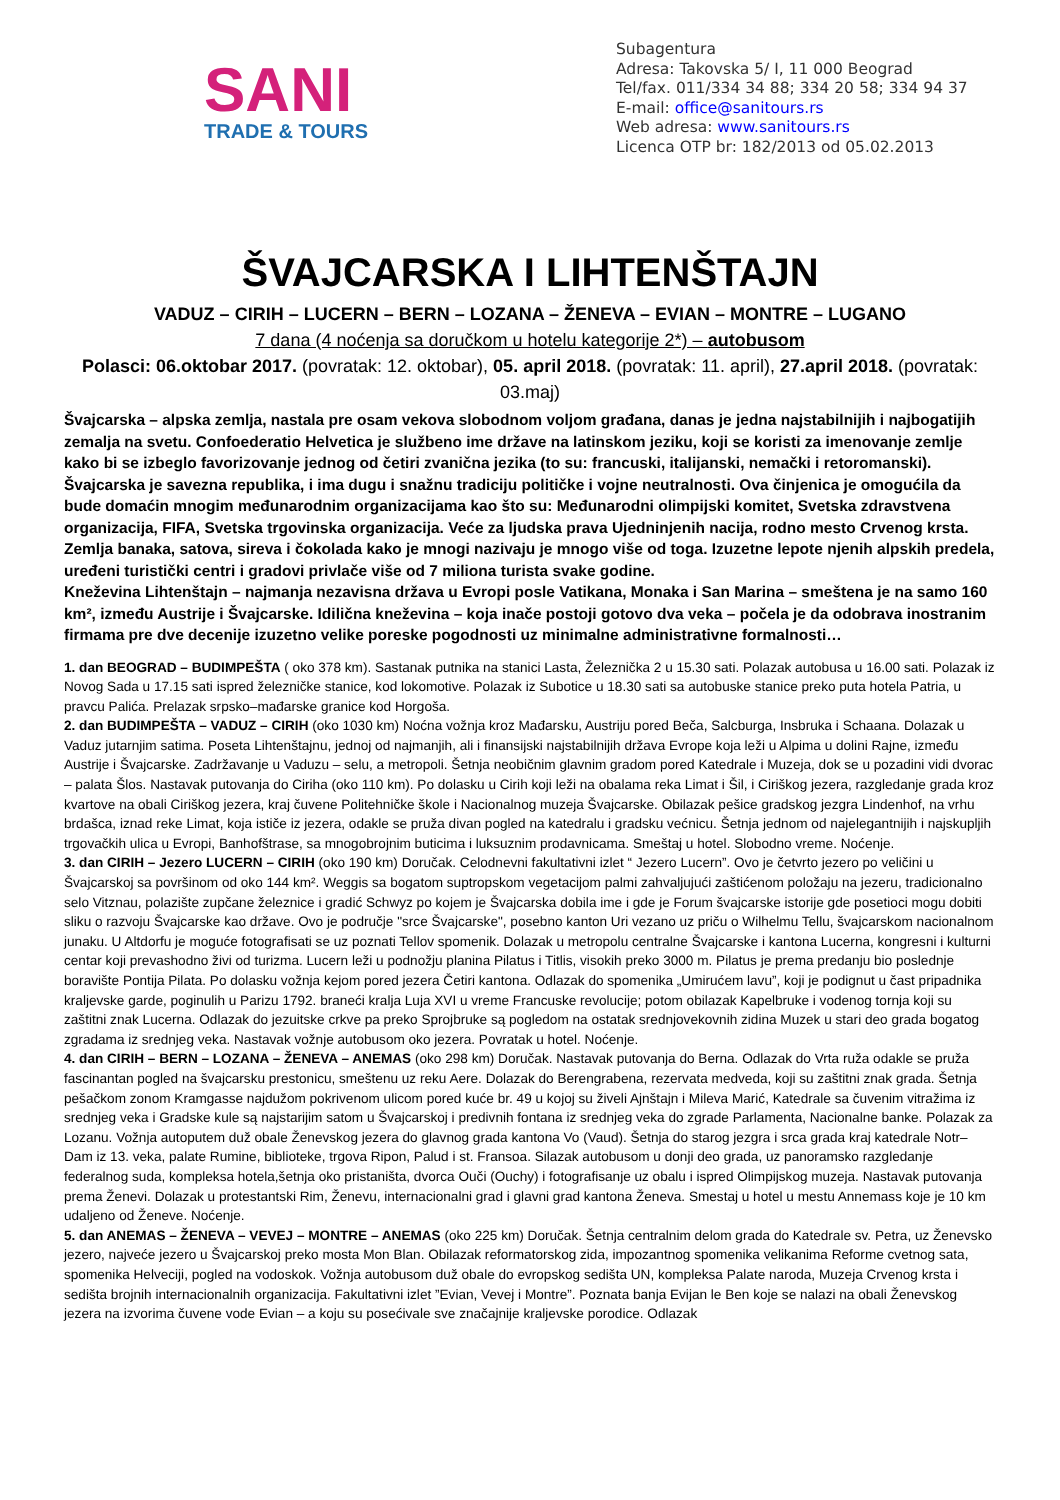SANI
TRADE & TOURS
Subagentura
Adresa: Takovska 5/ I, 11 000 Beograd
Tel/fax. 011/334 34 88; 334 20 58; 334 94 37
E-mail: office@sanitours.rs
Web adresa: www.sanitours.rs
Licenca OTP br: 182/2013 od 05.02.2013
ŠVAJCARSKA I LIHTENŠTAJN
VADUZ – CIRIH – LUCERN – BERN – LOZANA – ŽENEVA – EVIAN – MONTRE – LUGANO
7 dana (4 noćenja sa doručkom u hotelu kategorije 2*) – autobusom
Polasci: 06.oktobar 2017. (povratak: 12. oktobar), 05. april 2018. (povratak: 11. april), 27.april 2018. (povratak: 03.maj)
Švajcarska – alpska zemlja, nastala pre osam vekova slobodnom voljom građana, danas je jedna najstabilnijih i najbogatijih zemalja na svetu. Confoederatio Helvetica je službeno ime države na latinskom jeziku, koji se koristi za imenovanje zemlje kako bi se izbeglo favorizovanje jednog od četiri zvanična jezika (to su: francuski, italijanski, nemački i retoromanski). Švajcarska je savezna republika, i ima dugu i snažnu tradiciju političke i vojne neutralnosti. Ova činjenica je omogućila da bude domaćin mnogim međunarodnim organizacijama kao što su: Međunarodni olimpijski komitet, Svetska zdravstvena organizacija, FIFA, Svetska trgovinska organizacija. Veće za ljudska prava Ujedninjenih nacija, rodno mesto Crvenog krsta. Zemlja banaka, satova, sireva i čokolada kako je mnogi nazivaju je mnogo više od toga. Izuzetne lepote njenih alpskih predela, uređeni turistički centri i gradovi privlače više od 7 miliona turista svake godine.
Kneževina Lihtenštajn – najmanja nezavisna država u Evropi posle Vatikana, Monaka i San Marina – smeštena je na samo 160 km², između Austrije i Švajcarske. Idilična kneževina – koja inače postoji gotovo dva veka – počela je da odobrava inostranim firmama pre dve decenije izuzetno velike poreske pogodnosti uz minimalne administrativne formalnosti…
1. dan BEOGRAD – BUDIMPEŠTA ( oko 378 km). Sastanak putnika na stanici Lasta, Železnička 2 u 15.30 sati. Polazak autobusa u 16.00 sati. Polazak iz Novog Sada u 17.15 sati ispred železničke stanice, kod lokomotive. Polazak iz Subotice u 18.30 sati sa autobuske stanice preko puta hotela Patria, u pravcu Palića. Prelazak srpsko–mađarske granice kod Horgoša.
2. dan BUDIMPEŠTA – VADUZ – CIRIH (oko 1030 km) Noćna vožnja kroz Mađarsku, Austriju pored Beča, Salcburga, Insbruka i Schaana. Dolazak u Vaduz jutarnjim satima. Poseta Lihtenštajnu, jednoj od najmanjih, ali i finansijski najstabilnijih država Evrope koja leži u Alpima u dolini Rajne, između Austrije i Švajcarske. Zadržavanje u Vaduzu – selu, a metropoli. Šetnja neobičnim glavnim gradom pored Katedrale i Muzeja, dok se u pozadini vidi dvorac – palata Šlos. Nastavak putovanja do Ciriha (oko 110 km). Po dolasku u Cirih koji leži na obalama reka Limat i Šil, i Ciriškog jezera, razgledanje grada kroz kvartove na obali Ciriškog jezera, kraj čuvene Politehničke škole i Nacionalnog muzeja Švajcarske. Obilazak pešice gradskog jezgra Lindenhof, na vrhu brdašca, iznad reke Limat, koja ističe iz jezera, odakle se pruža divan pogled na katedralu i gradsku većnicu. Šetnja jednom od najelegantnijih i najskupljih trgovačkih ulica u Evropi, Banhofštrase, sa mnogobrojnim buticima i luksuznim prodavnicama. Smeštaj u hotel. Slobodno vreme. Noćenje.
3. dan CIRIH – Jezero LUCERN – CIRIH (oko 190 km) Doručak. Celodnevni fakultativni izlet “ Jezero Lucern”. Ovo je četvrto jezero po veličini u Švajcarskoj sa površinom od oko 144 km². Weggis sa bogatom suptropskom vegetacijom palmi zahvaljujući zaštićenom položaju na jezeru, tradicionalno selo Vitznau, polazište zupčane železnice i gradić Schwyz po kojem je Švajcarska dobila ime i gde je Forum švajcarske istorije gde posetioci mogu dobiti sliku o razvoju Švajcarske kao države. Ovo je područje "srce Švajcarske", posebno kanton Uri vezano uz priču o Wilhelmu Tellu, švajcarskom nacionalnom junaku. U Altdorfu je moguće fotografisati se uz poznati Tellov spomenik. Dolazak u metropolu centralne Švajcarske i kantona Lucerna, kongresni i kulturni centar koji prevashodno živi od turizma. Lucern leži u podnožju planina Pilatus i Titlis, visokih preko 3000 m. Pilatus je prema predanju bio poslednje boravište Pontija Pilata. Po dolasku vožnja kejom pored jezera Četiri kantona. Odlazak do spomenika „Umirućem lavu”, koji je podignut u čast pripadnika kraljevske garde, poginulih u Parizu 1792. braneći kralja Luja XVI u vreme Francuske revolucije; potom obilazak Kapelbruke i vodenog tornja koji su zaštitni znak Lucerna. Odlazak do jezuitske crkve pa preko Sprojbruke są pogledom na ostatak srednjovekovnih zidina Muzek u stari deo grada bogatog zgradama iz srednjeg veka. Nastavak vožnje autobusom oko jezera. Povratak u hotel. Noćenje.
4. dan CIRIH – BERN – LOZANA – ŽENEVA – ANEMAS (oko 298 km) Doručak. Nastavak putovanja do Berna. Odlazak do Vrta ruža odakle se pruža fascinantan pogled na švajcarsku prestonicu, smeštenu uz reku Aere. Dolazak do Berengrabena, rezervata medveda, koji su zaštitni znak grada. Šetnja pešačkom zonom Kramgasse najdužom pokrivenom ulicom pored kuće br. 49 u kojoj su živeli Ajnštajn i Mileva Marić, Katedrale sa čuvenim vitražima iz srednjeg veka i Gradske kule są najstarijim satom u Švajcarskoj i predivnih fontana iz srednjeg veka do zgrade Parlamenta, Nacionalne banke. Polazak za Lozanu. Vožnja autoputem duž obale Ženevskog jezera do glavnog grada kantona Vo (Vaud). Šetnja do starog jezgra i srca grada kraj katedrale Notr–Dam iz 13. veka, palate Rumine, biblioteke, trgova Ripon, Palud i st. Fransoa. Silazak autobusom u donji deo grada, uz panoramsko razgledanje federalnog suda, kompleksa hotela,šetnja oko pristaništa, dvorca Ouči (Ouchy) i fotografisanje uz obalu i ispred Olimpijskog muzeja. Nastavak putovanja prema Ženevi. Dolazak u protestantski Rim, Ženevu, internacionalni grad i glavni grad kantona Ženeva. Smestaj u hotel u mestu Annemass koje je 10 km udaljeno od Ženeve. Noćenje.
5. dan ANEMAS – ŽENEVA – VEVEJ – MONTRE – ANEMAS (oko 225 km) Doručak. Šetnja centralnim delom grada do Katedrale sv. Petra, uz Ženevsko jezero, najveće jezero u Švajcarskoj preko mosta Mon Blan. Obilazak reformatorskog zida, impozantnog spomenika velikanima Reforme cvetnog sata, spomenika Helveciji, pogled na vodoskok. Vožnja autobusom duž obale do evropskog sedišta UN, kompleksa Palate naroda, Muzeja Crvenog krsta i sedišta brojnih internacionalnih organizacija. Fakultativni izlet ”Evian, Vevej i Montre”. Poznata banja Evijan le Ben koje se nalazi na obali Ženevskog jezera na izvorima čuvene vode Evian – a koju su posećivale sve značajnije kraljevske porodice. Odlazak